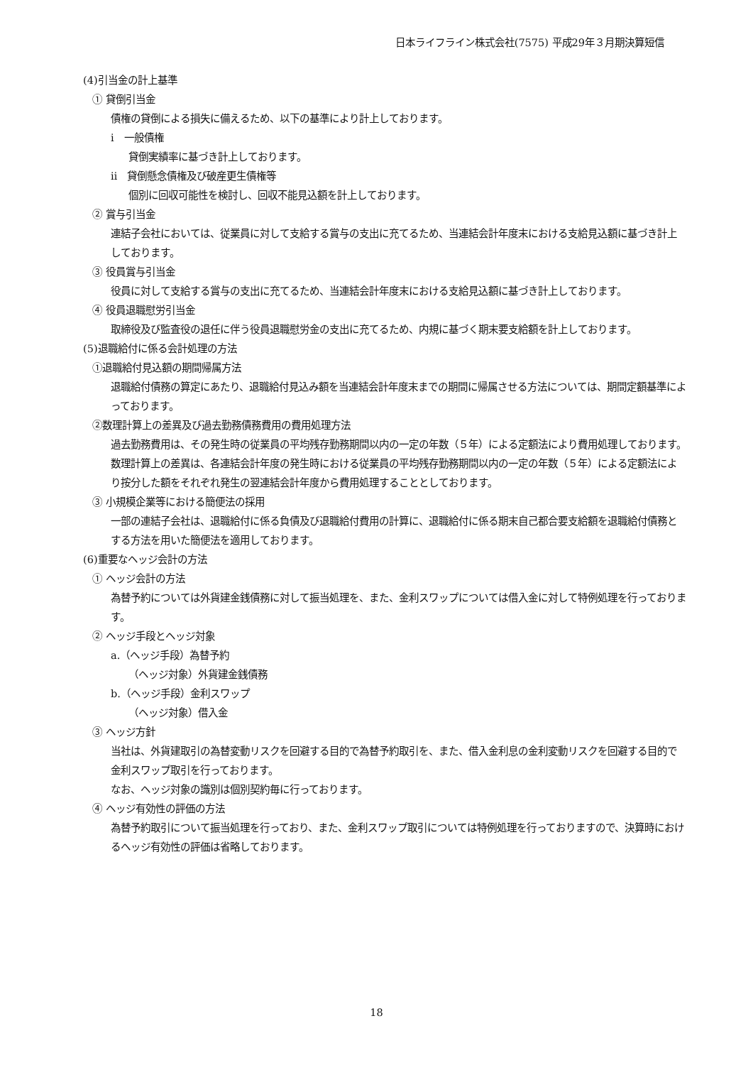日本ライフライン株式会社(7575) 平成29年３月期決算短信
(4)引当金の計上基準
① 貸倒引当金
債権の貸倒による損失に備えるため、以下の基準により計上しております。
ⅰ　一般債権
貸倒実績率に基づき計上しております。
ⅱ　貸倒懸念債権及び破産更生債権等
個別に回収可能性を検討し、回収不能見込額を計上しております。
② 賞与引当金
連結子会社においては、従業員に対して支給する賞与の支出に充てるため、当連結会計年度末における支給見込額に基づき計上しております。
③ 役員賞与引当金
役員に対して支給する賞与の支出に充てるため、当連結会計年度末における支給見込額に基づき計上しております。
④ 役員退職慰労引当金
取締役及び監査役の退任に伴う役員退職慰労金の支出に充てるため、内規に基づく期末要支給額を計上しております。
(5)退職給付に係る会計処理の方法
①退職給付見込額の期間帰属方法
退職給付債務の算定にあたり、退職給付見込み額を当連結会計年度末までの期間に帰属させる方法については、期間定額基準によっております。
②数理計算上の差異及び過去勤務債務費用の費用処理方法
過去勤務費用は、その発生時の従業員の平均残存勤務期間以内の一定の年数（５年）による定額法により費用処理しております。
数理計算上の差異は、各連結会計年度の発生時における従業員の平均残存勤務期間以内の一定の年数（５年）による定額法により按分した額をそれぞれ発生の翌連結会計年度から費用処理することとしております。
③ 小規模企業等における簡便法の採用
一部の連結子会社は、退職給付に係る負債及び退職給付費用の計算に、退職給付に係る期末自己都合要支給額を退職給付債務とする方法を用いた簡便法を適用しております。
(6)重要なヘッジ会計の方法
① ヘッジ会計の方法
為替予約については外貨建金銭債務に対して振当処理を、また、金利スワップについては借入金に対して特例処理を行っております。
② ヘッジ手段とヘッジ対象
a.（ヘッジ手段）為替予約
（ヘッジ対象）外貨建金銭債務
b.（ヘッジ手段）金利スワップ
（ヘッジ対象）借入金
③ ヘッジ方針
当社は、外貨建取引の為替変動リスクを回避する目的で為替予約取引を、また、借入金利息の金利変動リスクを回避する目的で金利スワップ取引を行っております。
なお、ヘッジ対象の識別は個別契約毎に行っております。
④ ヘッジ有効性の評価の方法
為替予約取引について振当処理を行っており、また、金利スワップ取引については特例処理を行っておりますので、決算時におけるヘッジ有効性の評価は省略しております。
18